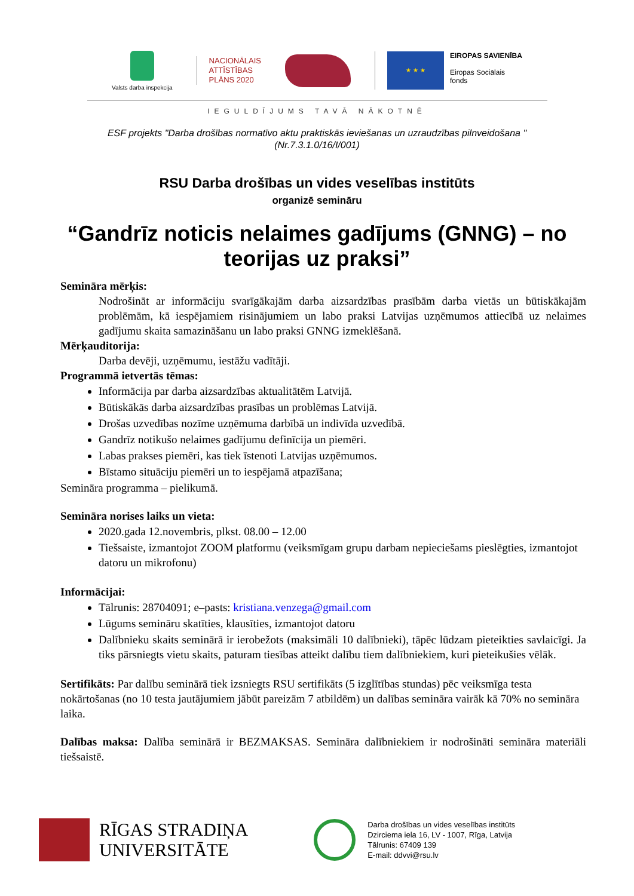Valsts darba inspekcija
NACIONĀLAIS
ATTĪSTĪBAS
PLĀNS 2020
★ ★ ★
EIROPAS SAVIENĪBA
Eiropas Sociālais
fonds
IEGULDĪJUMS TAVĀ NĀKOTNĒ
ESF projekts "Darba drošības normatīvo aktu praktiskās ieviešanas un uzraudzības pilnveidošana "
(Nr.7.3.1.0/16/I/001)
RSU Darba drošības un vides veselības institūts
organizē semināru
“Gandrīz noticis nelaimes gadījums (GNNG) – no teorijas uz praksi”
Semināra mērķis:
Nodrošināt ar informāciju svarīgākajām darba aizsardzības prasībām darba vietās un būtiskākajām problēmām, kā iespējamiem risinājumiem un labo praksi Latvijas uzņēmumos attiecībā uz nelaimes gadījumu skaita samazināšanu un labo praksi GNNG izmeklēšanā.
Mērķauditorija:
Darba devēji, uzņēmumu, iestāžu vadītāji.
Programmā ietvertās tēmas:
Informācija par darba aizsardzības aktualitātēm Latvijā.
Būtiskākās darba aizsardzības prasības un problēmas Latvijā.
Drošas uzvedības nozīme uzņēmuma darbībā un indivīda uzvedībā.
Gandrīz notikušo nelaimes gadījumu definīcija un piemēri.
Labas prakses piemēri, kas tiek īstenoti Latvijas uzņēmumos.
Bīstamo situāciju piemēri un to iespējamā atpazīšana;
Semināra programma – pielikumā.
Semināra norises laiks un vieta:
2020.gada 12.novembris, plkst. 08.00 – 12.00
Tiešsaiste, izmantojot ZOOM platformu (veiksmīgam grupu darbam nepieciešams pieslēgties, izmantojot datoru un mikrofonu)
Informācijai:
Tālrunis: 28704091; e–pasts: kristiana.venzega@gmail.com
Lūgums semināru skatīties, klausīties, izmantojot datoru
Dalībnieku skaits seminārā ir ierobežots (maksimāli 10 dalībnieki), tāpēc lūdzam pieteikties savlaicīgi. Ja tiks pārsniegts vietu skaits, paturam tiesības atteikt dalību tiem dalībniekiem, kuri pieteikušies vēlāk.
Sertifikāts: Par dalību seminārā tiek izsniegts RSU sertifikāts (5 izglītības stundas) pēc veiksmīga testa nokārtošanas (no 10 testa jautājumiem jābūt pareizām 7 atbildēm) un dalības semināra vairāk kā 70% no semināra laika.
Dalības maksa: Dalība seminārā ir BEZMAKSAS. Semināra dalībniekiem ir nodrošināti semināra materiāli tiešsaistē.
RĪGAS STRADIŅA
UNIVERSITĀTE
Darba drošības un vides veselības institūts
Dzirciema iela 16, LV - 1007, Rīga, Latvija
Tālrunis: 67409 139
E-mail: ddvvi@rsu.lv